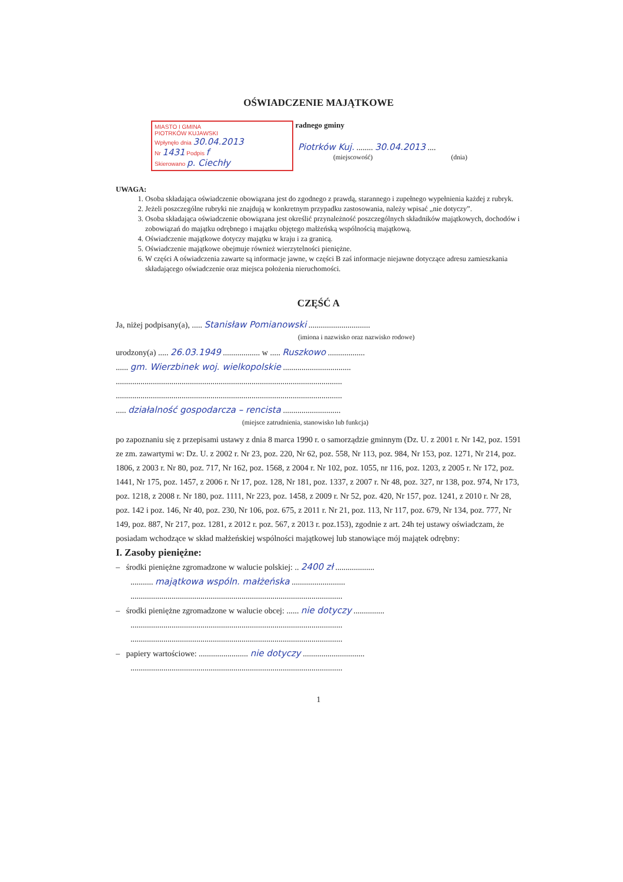OŚWIADCZENIE MAJĄTKOWE
MIASTO I GMINA
PIOTRKÓW KUJAWSKI
Wpłynęło dnia 30.04.2013
Nr 1431 Podpis f
Skierowano p. Ciechły
radnego gminy
Piotrków Kuj. ........ 30.04.2013 ....
(miejscowość) (dnia)
UWAGA:
1. Osoba składająca oświadczenie obowiązana jest do zgodnego z prawdą, starannego i zupełnego wypełnienia każdej z rubryk.
2. Jeżeli poszczególne rubryki nie znajdują w konkretnym przypadku zastosowania, należy wpisać „nie dotyczy”.
3. Osoba składająca oświadczenie obowiązana jest określić przynależność poszczególnych składników majątkowych, dochodów i zobowiązań do majątku odrębnego i majątku objętego małżeńską wspólnością majątkową.
4. Oświadczenie majątkowe dotyczy majątku w kraju i za granicą.
5. Oświadczenie majątkowe obejmuje również wierzytelności pieniężne.
6. W części A oświadczenia zawarte są informacje jawne, w części B zaś informacje niejawne dotyczące adresu zamieszkania składającego oświadczenie oraz miejsca położenia nieruchomości.
CZĘŚĆ A
Ja, niżej podpisany(a), ..... Stanisław Pomianowski ..............................
(imiona i nazwisko oraz nazwisko rodowe)
urodzony(a) ..... 26.03.1949 .................. w ..... Ruszkowo ..................
...... gm. Wierzbinek woj. wielkopolskie .................................
..............................................................................................................
..............................................................................................................
..... działalność gospodarcza – rencista ............................
(miejsce zatrudnienia, stanowisko lub funkcja)
po zapoznaniu się z przepisami ustawy z dnia 8 marca 1990 r. o samorządzie gminnym (Dz. U. z 2001 r. Nr 142, poz. 1591 ze zm. zawartymi w: Dz. U. z 2002 r. Nr 23, poz. 220, Nr 62, poz. 558, Nr 113, poz. 984, Nr 153, poz. 1271, Nr 214, poz. 1806, z 2003 r. Nr 80, poz. 717, Nr 162, poz. 1568, z 2004 r. Nr 102, poz. 1055, nr 116, poz. 1203, z 2005 r. Nr 172, poz. 1441, Nr 175, poz. 1457, z 2006 r. Nr 17, poz. 128, Nr 181, poz. 1337, z 2007 r. Nr 48, poz. 327, nr 138, poz. 974, Nr 173, poz. 1218, z 2008 r. Nr 180, poz. 1111, Nr 223, poz. 1458, z 2009 r. Nr 52, poz. 420, Nr 157, poz. 1241, z 2010 r. Nr 28, poz. 142 i poz. 146, Nr 40, poz. 230, Nr 106, poz. 675, z 2011 r. Nr 21, poz. 113, Nr 117, poz. 679, Nr 134, poz. 777, Nr 149, poz. 887, Nr 217, poz. 1281, z 2012 r. poz. 567, z 2013 r. poz.153), zgodnie z art. 24h tej ustawy oświadczam, że posiadam wchodzące w skład małżeńskiej wspólności majątkowej lub stanowiące mój majątek odrębny:
I. Zasoby pieniężne:
– środki pieniężne zgromadzone w walucie polskiej: .. 2400 zł ...................
........... majątkowa wspóln. małżeńska ..........................
.......................................................................................................
– środki pieniężne zgromadzone w walucie obcej: ...... nie dotyczy ...............
.......................................................................................................
.......................................................................................................
– papiery wartościowe: ........................ nie dotyczy ..............................
.......................................................................................................
1